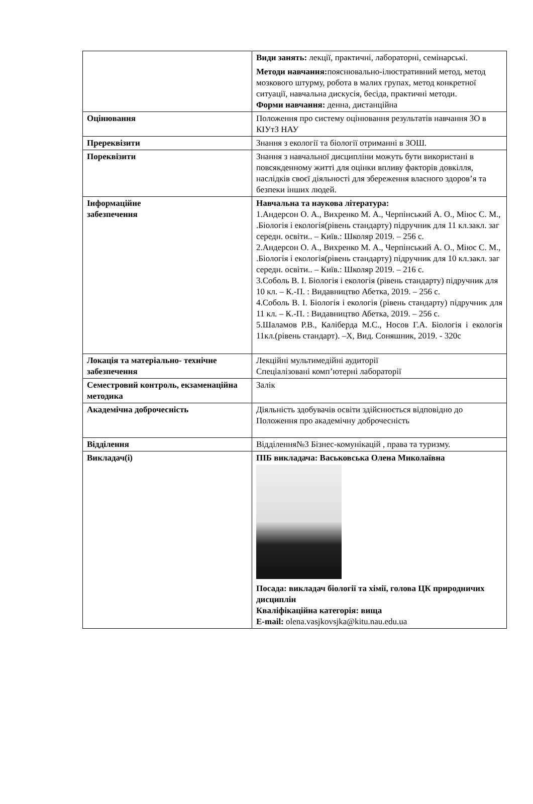| | Види занять: лекції, практичні, лабораторні, семінарські. Методи навчання: пояснювально-ілюстративний метод, метод мозкового штурму, робота в малих групах, метод конкретної ситуації, навчальна дискусія, бесіда, практичні методи. Форми навчання: денна, дистанційна |
| Оцінювання | Положення про систему оцінювання результатів навчання ЗО в КІУтЗ НАУ |
| Пререквізити | Знання з екології та біології отриманні в ЗОШ. |
| Пореквізити | Знання з навчальної дисципліни можуть бути використані в повсякденному житті для оцінки впливу факторів довкілля, наслідків своєї діяльності для збереження власного здоров’я та безпеки інших людей. |
| Інформаційне забезпечення | Навчальна та наукова література: 1.Андерсон О. А., Вихренко М. А., Черпінський А. О., Міюс С. М., .Біологія і екологія(рівень стандарту) підручник для 11 кл.закл. заг середн. освіти.. – Київ.: Школяр 2019. – 256 с. 2.Андерсон О. А., Вихренко М. А., Черпінський А. О., Міюс С. М., .Біологія і екологія(рівень стандарту) підручник для 10 кл.закл. заг середн. освіти.. – Київ.: Школяр 2019. – 216 с. 3.Соболь В. І. Біологія і екологія (рівень стандарту) підручник для 10 кл. – К.-П. : Видавництво Абетка, 2019. – 256 с. 4.Соболь В. І. Біологія і екологія (рівень стандарту) підручник для 11 кл. – К.-П. : Видавництво Абетка, 2019. – 256 с. 5.Шаламов Р.В., Каліберда М.С., Носов Г.А. Біологія і екологія 11кл.(рівень стандарт). –Х, Вид. Соняшник, 2019. - 320с |
| Локація та матеріально- технічне забезпечення | Лекційні мультимедійні аудиторії Спеціалізовані комп’ютерні лабораторії |
| Семестровий контроль, екзаменаційна методика | Залік |
| Академічна доброчесність | Діяльність здобувачів освіти здійснюється відповідно до Положення про академічну доброчесність |
| Відділення | Відділення№3 Бізнес-комунікацій , права та туризму. |
| Викладач(і) | ПІБ викладача: Васьковська Олена Миколаївна Посада: викладач біології та хімії, голова ЦК природничих дисциплін Кваліфікаційна категорія: вища E-mail: olena.vasjkovsjka@kitu.nau.edu.ua |